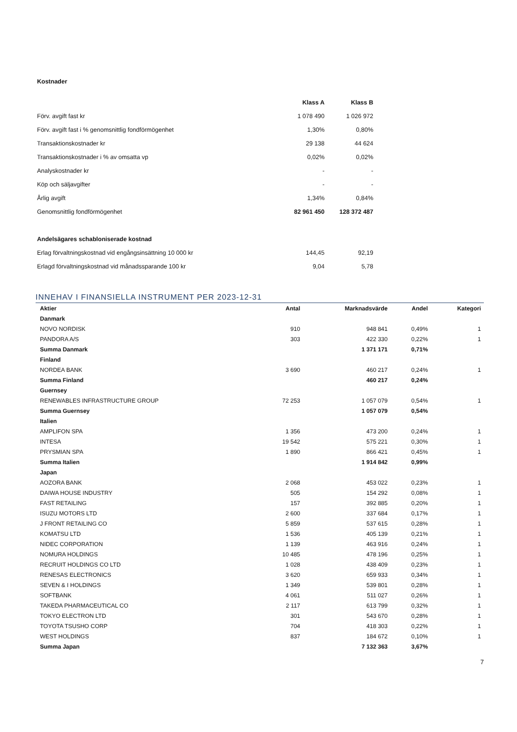Kostnader
| | Klass A | Klass B |
| Förv. avgift fast kr | 1 078 490 | 1 026 972 |
| Förv. avgift fast i % genomsnittlig fondförmögenhet | 1,30% | 0,80% |
| Transaktionskostnader kr | 29 138 | 44 624 |
| Transaktionskostnader i % av omsatta vp | 0,02% | 0,02% |
| Analyskostnader kr | - | - |
| Köp och säljavgifter | - | - |
| Årlig avgift | 1,34% | 0,84% |
| Genomsnittlig fondförmögenhet | 82 961 450 | 128 372 487 |
| Andelsägares schabloniserade kostnad | | |
| Erlag förvaltningskostnad vid engångsinsättning 10 000 kr | 144,45 | 92,19 |
| Erlagd förvaltningskostnad vid månadssparande 100 kr | 9,04 | 5,78 |
INNEHAV I FINANSIELLA INSTRUMENT PER 2023-12-31
| Aktier | Antal | Marknadsvärde | Andel | Kategori |
| --- | --- | --- | --- | --- |
| Danmark | | | | |
| NOVO NORDISK | 910 | 948 841 | 0,49% | 1 |
| PANDORA A/S | 303 | 422 330 | 0,22% | 1 |
| Summa Danmark | | 1 371 171 | 0,71% | |
| Finland | | | | |
| NORDEA BANK | 3 690 | 460 217 | 0,24% | 1 |
| Summa Finland | | 460 217 | 0,24% | |
| Guernsey | | | | |
| RENEWABLES INFRASTRUCTURE GROUP | 72 253 | 1 057 079 | 0,54% | 1 |
| Summa Guernsey | | 1 057 079 | 0,54% | |
| Italien | | | | |
| AMPLIFON SPA | 1 356 | 473 200 | 0,24% | 1 |
| INTESA | 19 542 | 575 221 | 0,30% | 1 |
| PRYSMIAN SPA | 1 890 | 866 421 | 0,45% | 1 |
| Summa Italien | | 1 914 842 | 0,99% | |
| Japan | | | | |
| AOZORA BANK | 2 068 | 453 022 | 0,23% | 1 |
| DAIWA HOUSE INDUSTRY | 505 | 154 292 | 0,08% | 1 |
| FAST RETAILING | 157 | 392 885 | 0,20% | 1 |
| ISUZU MOTORS LTD | 2 600 | 337 684 | 0,17% | 1 |
| J FRONT RETAILING CO | 5 859 | 537 615 | 0,28% | 1 |
| KOMATSU LTD | 1 536 | 405 139 | 0,21% | 1 |
| NIDEC CORPORATION | 1 139 | 463 916 | 0,24% | 1 |
| NOMURA HOLDINGS | 10 485 | 478 196 | 0,25% | 1 |
| RECRUIT HOLDINGS CO LTD | 1 028 | 438 409 | 0,23% | 1 |
| RENESAS ELECTRONICS | 3 620 | 659 933 | 0,34% | 1 |
| SEVEN & I HOLDINGS | 1 349 | 539 801 | 0,28% | 1 |
| SOFTBANK | 4 061 | 511 027 | 0,26% | 1 |
| TAKEDA PHARMACEUTICAL CO | 2 117 | 613 799 | 0,32% | 1 |
| TOKYO ELECTRON LTD | 301 | 543 670 | 0,28% | 1 |
| TOYOTA TSUSHO CORP | 704 | 418 303 | 0,22% | 1 |
| WEST HOLDINGS | 837 | 184 672 | 0,10% | 1 |
| Summa Japan | | 7 132 363 | 3,67% | |
7